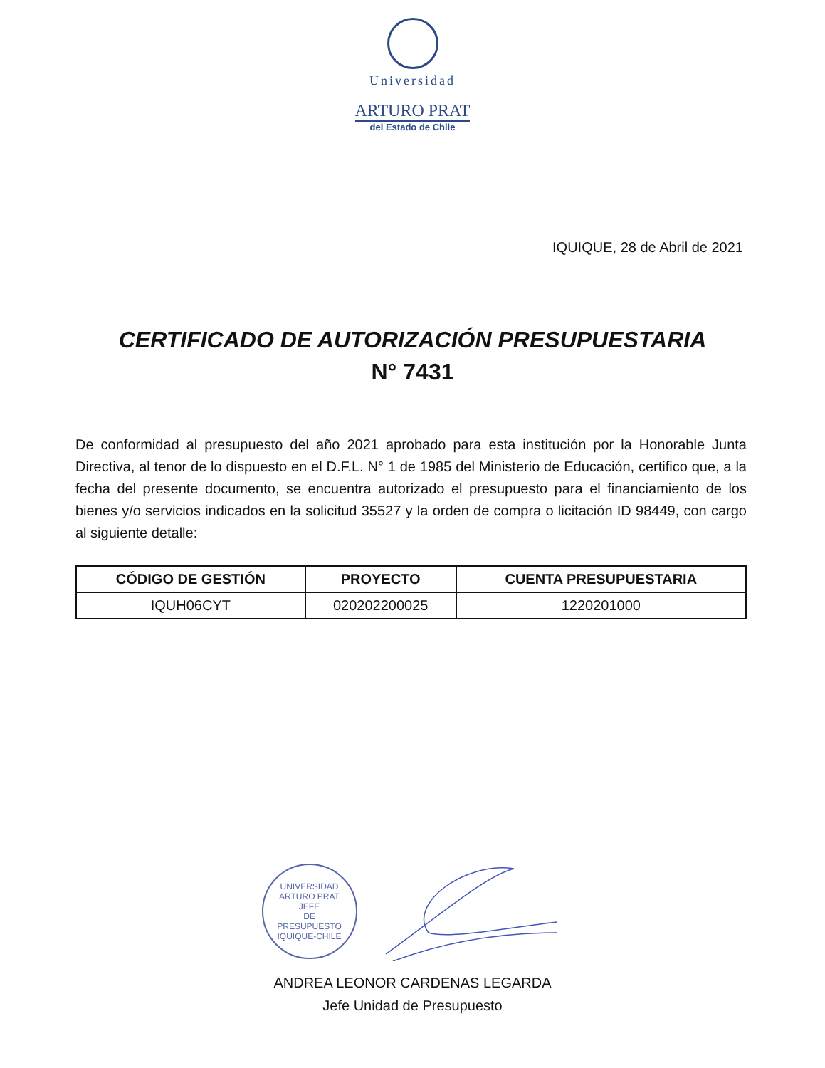Universidad
ARTURO PRAT
del Estado de Chile
IQUIQUE, 28 de Abril de 2021
CERTIFICADO DE AUTORIZACIÓN PRESUPUESTARIA
N° 7431
De conformidad al presupuesto del año 2021 aprobado para esta institución por la Honorable Junta Directiva, al tenor de lo dispuesto en el D.F.L. N° 1 de 1985 del Ministerio de Educación, certifico que, a la fecha del presente documento, se encuentra autorizado el presupuesto para el financiamiento de los bienes y/o servicios indicados en la solicitud 35527 y la orden de compra o licitación ID 98449, con cargo al siguiente detalle:
| CÓDIGO DE GESTIÓN | PROYECTO | CUENTA PRESUPUESTARIA |
| --- | --- | --- |
| IQUH06CYT | 020202200025 | 1220201000 |
UNIVERSIDAD ARTURO PRAT
JEFE
DE
PRESUPUESTO
IQUIQUE-CHILE
ANDREA LEONOR CARDENAS LEGARDA
Jefe Unidad de Presupuesto